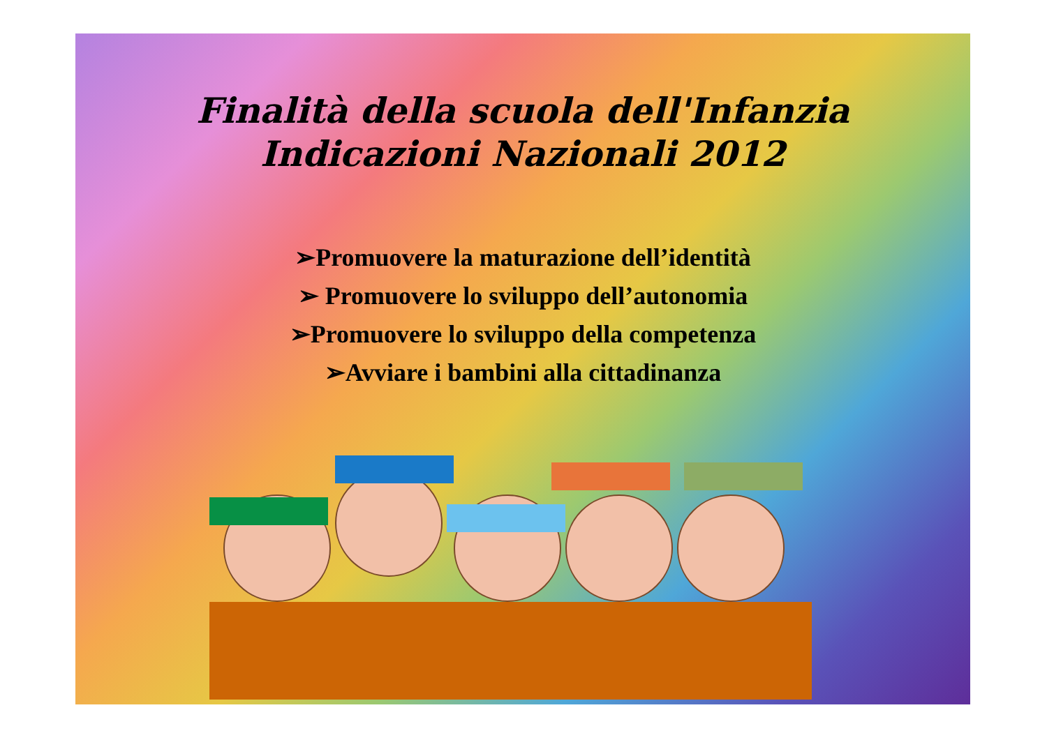Finalità della scuola dell'Infanzia
Indicazioni Nazionali 2012
➢Promuovere la maturazione dell’identità
➢ Promuovere lo sviluppo dell’autonomia
➢Promuovere lo sviluppo della competenza
➢Avviare i bambini alla cittadinanza